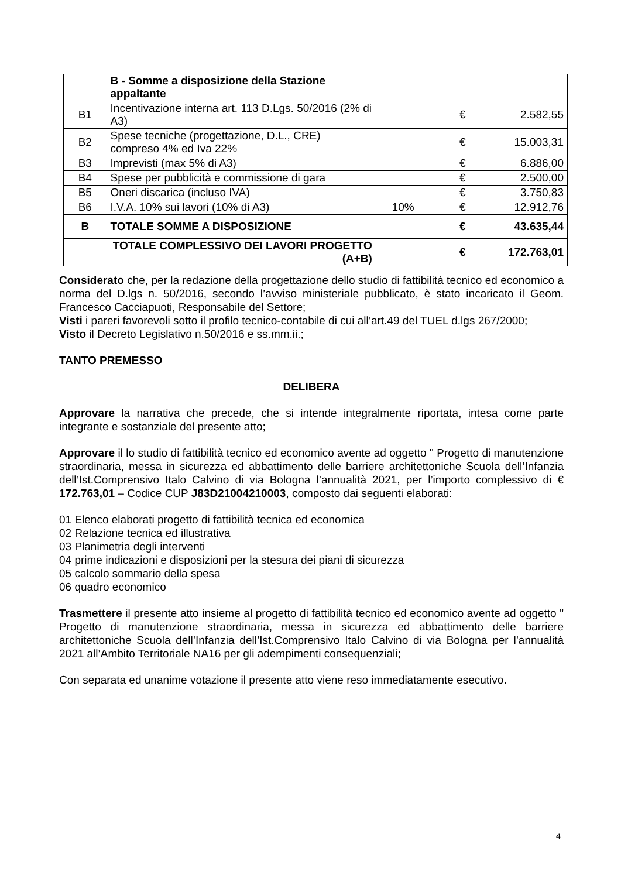| | B - Somme a disposizione della Stazione appaltante | | | |
| B1 | Incentivazione interna art. 113 D.Lgs. 50/2016 (2% di A3) | | € | 2.582,55 |
| B2 | Spese tecniche (progettazione, D.L., CRE) compreso 4% ed Iva 22% | | € | 15.003,31 |
| B3 | Imprevisti (max 5% di A3) | | € | 6.886,00 |
| B4 | Spese per pubblicità e commissione di gara | | € | 2.500,00 |
| B5 | Oneri discarica (incluso IVA) | | € | 3.750,83 |
| B6 | I.V.A. 10% sui lavori (10% di A3) | 10% | € | 12.912,76 |
| B | TOTALE SOMME A DISPOSIZIONE | | € | 43.635,44 |
| | TOTALE COMPLESSIVO DEI LAVORI PROGETTO (A+B) | | € | 172.763,01 |
Considerato che, per la redazione della progettazione dello studio di fattibilità tecnico ed economico a norma del D.lgs n. 50/2016, secondo l’avviso ministeriale pubblicato, è stato incaricato il Geom. Francesco Cacciapuoti, Responsabile del Settore;
Visti i pareri favorevoli sotto il profilo tecnico-contabile di cui all’art.49 del TUEL d.lgs 267/2000;
Visto il Decreto Legislativo n.50/2016 e ss.mm.ii.;
TANTO PREMESSO
DELIBERA
Approvare la narrativa che precede, che si intende integralmente riportata, intesa come parte integrante e sostanziale del presente atto;
Approvare il lo studio di fattibilità tecnico ed economico avente ad oggetto " Progetto di manutenzione straordinaria, messa in sicurezza ed abbattimento delle barriere architettoniche Scuola dell’Infanzia dell’Ist.Comprensivo Italo Calvino di via Bologna l’annualità 2021, per l’importo complessivo di € 172.763,01 – Codice CUP J83D21004210003, composto dai seguenti elaborati:
01 Elenco elaborati progetto di fattibilità tecnica ed economica
02 Relazione tecnica ed illustrativa
03 Planimetria degli interventi
04 prime indicazioni e disposizioni per la stesura dei piani di sicurezza
05 calcolo sommario della spesa
06 quadro economico
Trasmettere il presente atto insieme al progetto di fattibilità tecnico ed economico avente ad oggetto " Progetto di manutenzione straordinaria, messa in sicurezza ed abbattimento delle barriere architettoniche Scuola dell’Infanzia dell’Ist.Comprensivo Italo Calvino di via Bologna per l’annualità 2021 all’Ambito Territoriale NA16 per gli adempimenti consequenziali;
Con separata ed unanime votazione il presente atto viene reso immediatamente esecutivo.
4